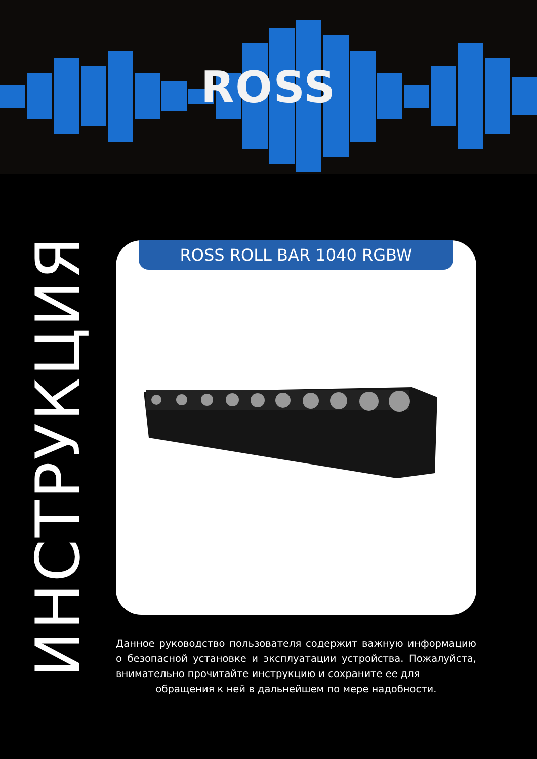ROSS
ИНСТРУКЦИЯ
ROSS ROLL BAR 1040 RGBW
Данное руководство пользователя содержит важную информацию о безопасной установке и эксплуатации устройства. Пожалуйста, внимательно прочитайте инструкцию и сохраните ее для
обращения к ней в дальнейшем по мере надобности.